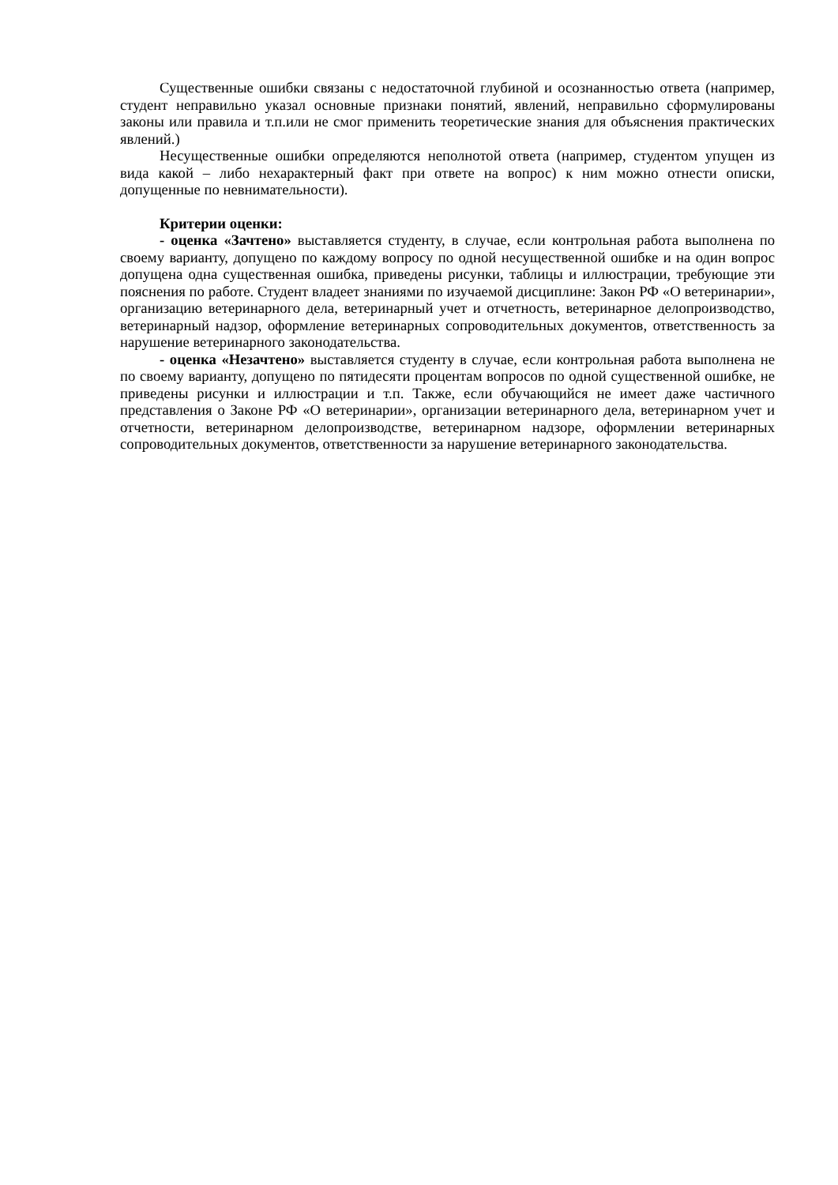Существенные ошибки связаны с недостаточной глубиной и осознанностью ответа (например, студент неправильно указал основные признаки понятий, явлений, неправильно сформулированы законы или правила и т.п.или не смог применить теоретические знания для объяснения практических явлений.)
Несущественные ошибки определяются неполнотой ответа (например, студентом упущен из вида какой – либо нехарактерный факт при ответе на вопрос) к ним можно отнести описки, допущенные по невнимательности).
Критерии оценки:
- оценка «Зачтено» выставляется студенту, в случае, если контрольная работа выполнена по своему варианту, допущено по каждому вопросу по одной несущественной ошибке и на один вопрос допущена одна существенная ошибка, приведены рисунки, таблицы и иллюстрации, требующие эти пояснения по работе. Студент владеет знаниями по изучаемой дисциплине: Закон РФ «О ветеринарии», организацию ветеринарного дела, ветеринарный учет и отчетность, ветеринарное делопроизводство, ветеринарный надзор, оформление ветеринарных сопроводительных документов, ответственность за нарушение ветеринарного законодательства.
- оценка «Незачтено» выставляется студенту в случае, если контрольная работа выполнена не по своему варианту, допущено по пятидесяти процентам вопросов по одной существенной ошибке, не приведены рисунки и иллюстрации и т.п. Также, если обучающийся не имеет даже частичного представления о Законе РФ «О ветеринарии», организации ветеринарного дела, ветеринарном учет и отчетности, ветеринарном делопроизводстве, ветеринарном надзоре, оформлении ветеринарных сопроводительных документов, ответственности за нарушение ветеринарного законодательства.